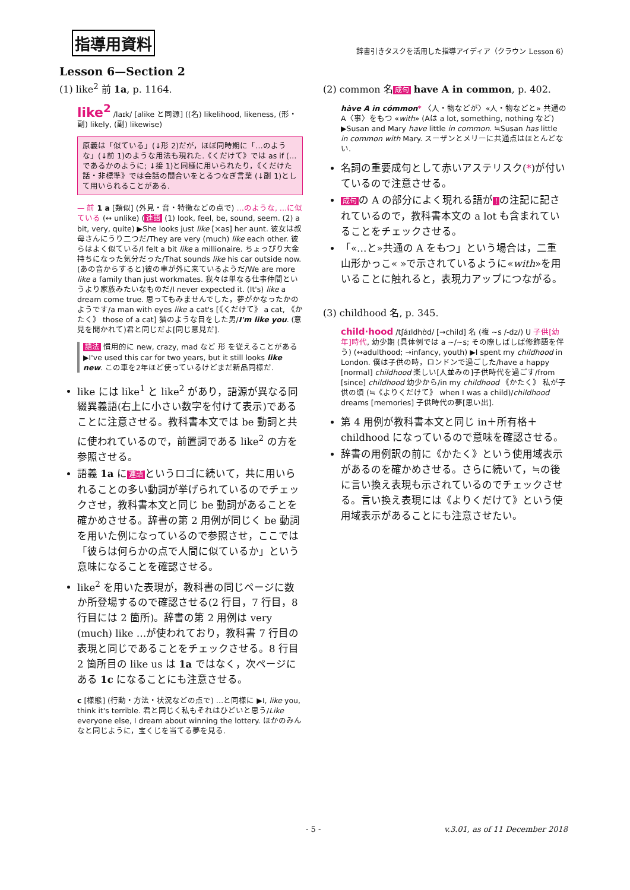指導用資料
辞書引きタスクを活用した指導アイディア（クラウン Lesson 6）
Lesson 6—Section 2
(1) like<sup>2</sup> 前 1a, p. 1164.
like<sup>2</sup> /laɪk/ [alike と同源] ((名) likelihood, likeness, (形・副) likely, (副) likewise)
原義は「似ている」(↓形 2)だが，ほぼ同時期に「…のような」(↓前 1)のような用法も現れた.《くだけて》では as if (…であるかのように; ↓接 1)と同様に用いられたり，《くだけた話・非標準》では会話の間合いをとるつなぎ言葉 (↓副 1)として用いられることがある.
— 前 1 a [類似] (外見・音・特徴などの点で) …のような, …に似ている (↔ unlike) (連語 (1) look, feel, be, sound, seem. (2) a bit, very, quite) ▶She looks just like [×as] her aunt. 彼女は叔母さんにうり二つだ/They are very (much) like each other. 彼らはよく似ている/I felt a bit like a millionaire. ちょっぴり大金持ちになった気分だった/That sounds like his car outside now. (あの音からすると)彼の車が外に来ているようだ/We are more like a family than just workmates. 我々は単なる仕事仲間というより家族みたいなものだ/I never expected it. (It's) like a dream come true. 思ってもみませんでした，夢がかなったかのようです/a man with eyes like a cat's [《くだけて》 a cat, 《かたく》 those of a cat] 猫のような目をした男/I'm like you. (意見を聞かれて)君と同じだよ[同じ意見だ].
語法 慣用的に new, crazy, mad など 形 を従えることがある ▶I've used this car for two years, but it still looks like new. この車を2年ほど使っているけどまだ新品同様だ.
like には like<sup>1</sup> と like<sup>2</sup> があり，語源が異なる同綴異義語(右上に小さい数字を付けて表示)であることに注意させる。教科書本文では be 動詞と共に使われているので，前置詞である like<sup>2</sup> の方を参照させる。
語義 1a に 連語 というロゴに続いて，共に用いられることの多い動詞が挙げられているのでチェックさせ，教科書本文と同じ be 動詞があることを確かめさせる。辞書の第 2 用例が同じく be 動詞を用いた例になっているので参照させ，ここでは「彼らは何らかの点で人間に似ているか」という意味になることを確認させる。
like<sup>2</sup> を用いた表現が，教科書の同じページに数か所登場するので確認させる(2 行目，7 行目，8 行目には 2 箇所)。辞書の第 2 用例は very (much) like …が使われており，教科書 7 行目の表現と同じであることをチェックさせる。8 行目 2 箇所目の like us は 1a ではなく，次ページにある 1c になることにも注意させる。
c [様態] (行動・方法・状況などの点で) …と同様に ▶I, like you, think it's terrible. 君と同じく私もそれはひどいと思う/Like everyone else, I dream about winning the lottery. ほかのみんなと同じように，宝くじを当てる夢を見る.
(2) common 名 成句 have A in common, p. 402.
hàve A in cómmon* 〈人・物などが〉«人・物などと» 共通のA〈事〉をもつ «with» (Aは a lot, something, nothing など) ▶Susan and Mary have little in common. ≒Susan has little in common with Mary. スーザンとメリーに共通点はほとんどない.
名詞の重要成句として赤いアステリスク(*)が付いているので注意させる。
成句 の A の部分によく現れる語が! の注記に記されているので，教科書本文の a lot も含まれていることをチェックさせる。
「«…と»共通の A をもつ」という場合は，二重山形かっこ« »で示されているように«with»を用いることに触れると，表現力アップにつながる。
(3) childhood 名, p. 345.
child·hood /tʃáɪldhʊ̀d/ [→child] 名 (複 ~s /-dz/) U 子供[幼年]時代, 幼少期 (具体例では a ~/~s; その際しばしば修飾語を伴う) (↔adulthood; →infancy, youth) ▶I spent my childhood in London. 僕は子供の時，ロンドンで過ごした/have a happy [normal] childhood 楽しい[人並みの]子供時代を過ごす/from [since] childhood 幼少から/in my childhood 《かたく》 私が子供の頃 (≒《よりくだけて》 when I was a child)/childhood dreams [memories] 子供時代の夢[思い出].
第 4 用例が教科書本文と同じ in＋所有格＋childhood になっているので意味を確認させる。
辞書の用例訳の前に《かたく》という使用域表示があるのを確かめさせる。さらに続いて，≒の後に言い換え表現も示されているのでチェックさせる。言い換え表現には《よりくだけて》という使用域表示があることにも注意させたい。
- 5 - v.3.01, as of 11 December 2018